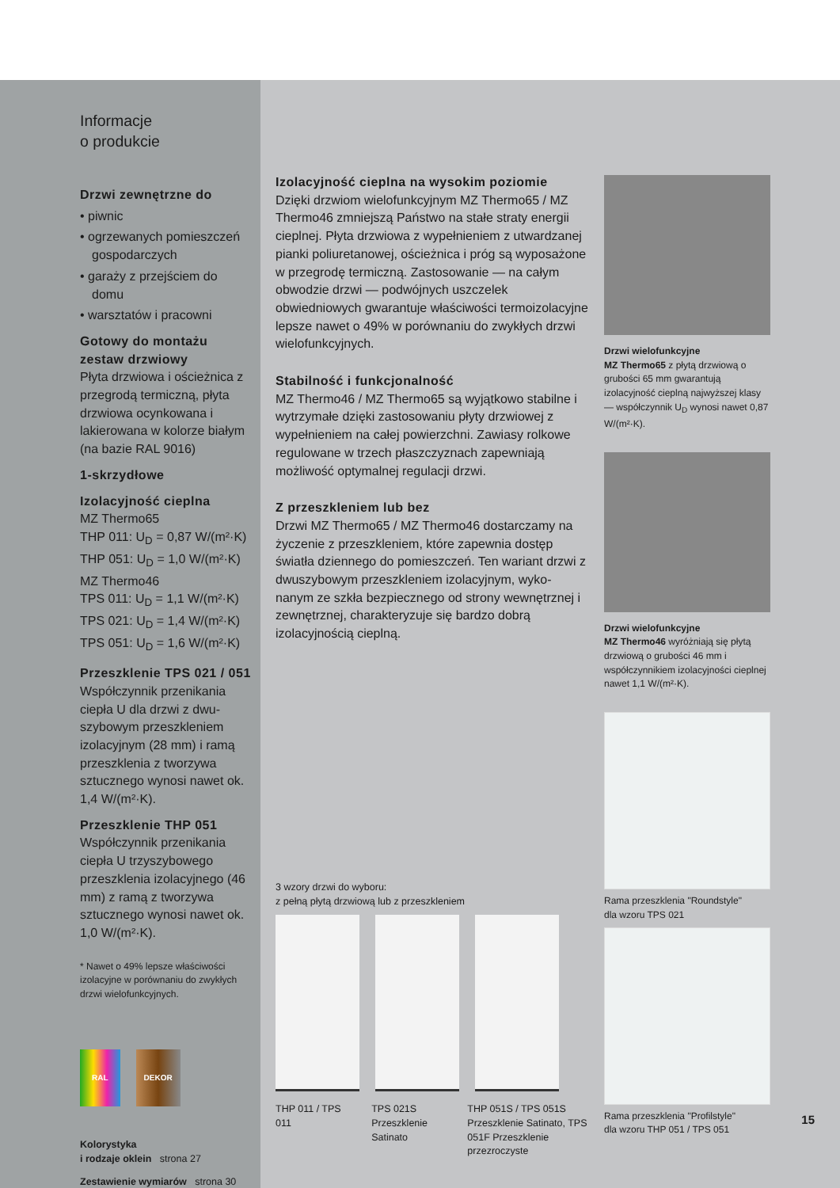Informacje
o produkcie
Drzwi zewnętrzne do
• piwnic
• ogrzewanych pomieszczeń gospodarczych
• garaży z przejściem do domu
• warsztatów i pracowni
Gotowy do montażu zestaw drzwiowy
Płyta drzwiowa i ościeżnica z przegrodą termiczną, płyta drzwiowa ocynkowana i lakierowana w kolorze białym (na bazie RAL 9016)
1-skrzydłowe
Izolacyjność cieplna
MZ Thermo65
THP 011: U<sub>D</sub> = 0,87 W/(m²·K)
THP 051: U<sub>D</sub> = 1,0 W/(m²·K)
MZ Thermo46
TPS 011: U<sub>D</sub> = 1,1 W/(m²·K)
TPS 021: U<sub>D</sub> = 1,4 W/(m²·K)
TPS 051: U<sub>D</sub> = 1,6 W/(m²·K)
Przeszklenie TPS 021 / 051
Współczynnik przenikania ciepła U dla drzwi z dwu-szybowym przeszkleniem izolacyjnym (28 mm) i ramą przeszklenia z tworzywa sztucznego wynosi nawet ok. 1,4 W/(m²·K).
Przeszklenie THP 051
Współczynnik przenikania ciepła U trzyszybowego przeszklenia izolacyjnego (46 mm) z ramą z tworzywa sztucznego wynosi nawet ok. 1,0 W/(m²·K).
* Nawet o 49% lepsze właściwości izolacyjne w porównaniu do zwykłych drzwi wielofunkcyjnych.
RAL DEKOR
Kolorystyka
i rodzaje oklein strona 27
Zestawienie wymiarów strona 30
Izolacyjność cieplna na wysokim poziomie
Dzięki drzwiom wielofunkcyjnym MZ Thermo65 / MZ Thermo46 zmniejszą Państwo na stałe straty energii cieplnej. Płyta drzwiowa z wypełnieniem z utwardzanej pianki poliuretanowej, ościeżnica i próg są wyposażone w przegrodę termiczną. Zastosowanie — na całym obwodzie drzwi — podwójnych uszczelek obwiedniowych gwarantuje właściwości termoizolacyjne lepsze nawet o 49% w porównaniu do zwykłych drzwi wielofunkcyjnych.
Stabilność i funkcjonalność
MZ Thermo46 / MZ Thermo65 są wyjątkowo stabilne i wytrzymałe dzięki zastosowaniu płyty drzwiowej z wypełnieniem na całej powierzchni. Zawiasy rolkowe regulowane w trzech płaszczyznach zapewniają możliwość optymalnej regulacji drzwi.
Z przeszkleniem lub bez
Drzwi MZ Thermo65 / MZ Thermo46 dostarczamy na życzenie z przeszkleniem, które zapewnia dostęp światła dziennego do pomieszczeń. Ten wariant drzwi z dwuszybowym przeszkleniem izolacyjnym, wyko-nanym ze szkła bezpiecznego od strony wewnętrznej i zewnętrznej, charakteryzuje się bardzo dobrą izolacyjnością cieplną.
3 wzory drzwi do wyboru:
z pełną płytą drzwiową lub z przeszkleniem
THP 011 / TPS 011
TPS 021S Przeszklenie Satinato
THP 051S / TPS 051S Przeszklenie Satinato, TPS 051F Przeszklenie przezroczyste
Drzwi wielofunkcyjne
MZ Thermo65 z płytą drzwiową o grubości 65 mm gwarantują izolacyjność cieplną najwyższej klasy — współczynnik U<sub>D</sub> wynosi nawet 0,87 W/(m²·K).
Drzwi wielofunkcyjne
MZ Thermo46 wyróżniają się płytą drzwiową o grubości 46 mm i współczynnikiem izolacyjności cieplnej nawet 1,1 W/(m²·K).
Rama przeszklenia "Roundstyle"
dla wzoru TPS 021
Rama przeszklenia "Profilstyle"
dla wzoru THP 051 / TPS 051
15